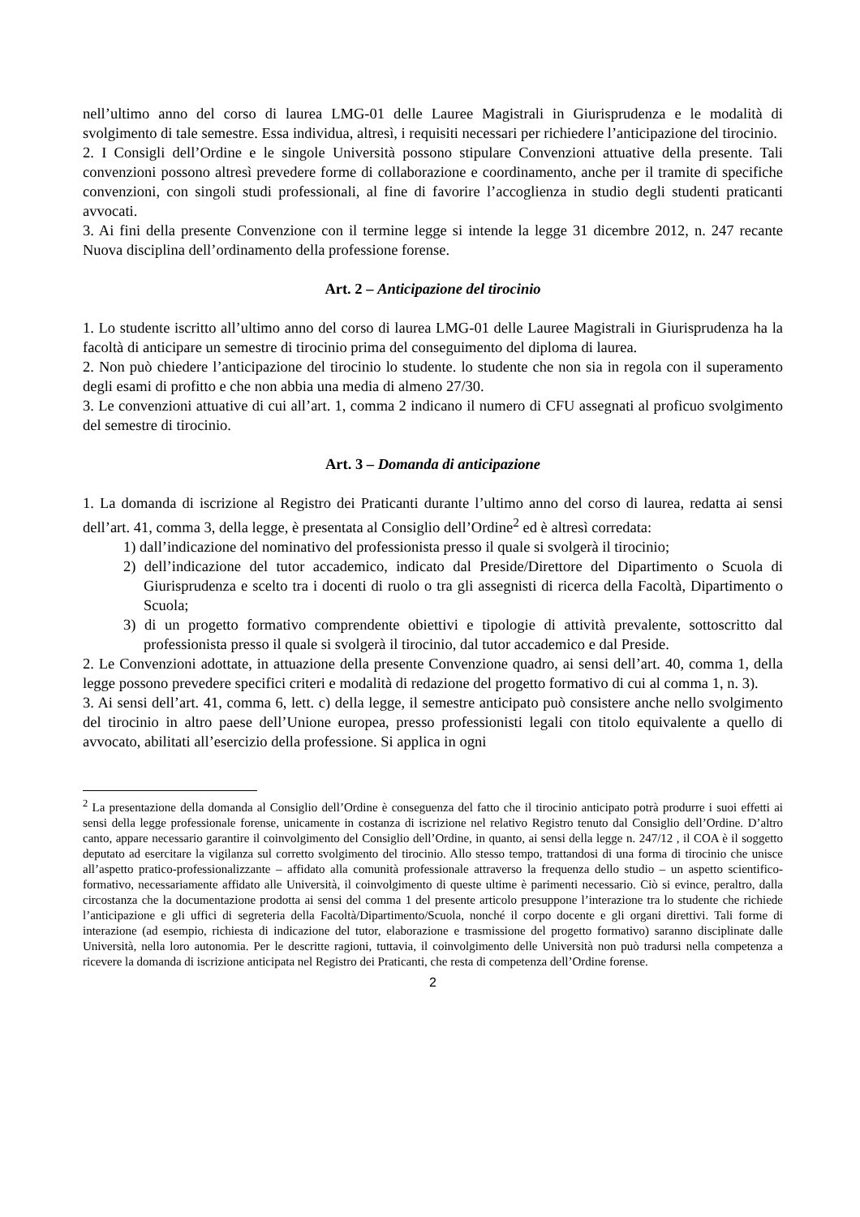nell’ultimo anno del corso di laurea LMG-01 delle Lauree Magistrali in Giurisprudenza e le modalità di svolgimento di tale semestre. Essa individua, altresì, i requisiti necessari per richiedere l’anticipazione del tirocinio.
2. I Consigli dell’Ordine e le singole Università possono stipulare Convenzioni attuative della presente. Tali convenzioni possono altresì prevedere forme di collaborazione e coordinamento, anche per il tramite di specifiche convenzioni, con singoli studi professionali, al fine di favorire l’accoglienza in studio degli studenti praticanti avvocati.
3. Ai fini della presente Convenzione con il termine legge si intende la legge 31 dicembre 2012, n. 247 recante Nuova disciplina dell’ordinamento della professione forense.
Art. 2 – Anticipazione del tirocinio
1. Lo studente iscritto all’ultimo anno del corso di laurea LMG-01 delle Lauree Magistrali in Giurisprudenza ha la facoltà di anticipare un semestre di tirocinio prima del conseguimento del diploma di laurea.
2. Non può chiedere l’anticipazione del tirocinio lo studente. lo studente che non sia in regola con il superamento degli esami di profitto e che non abbia una media di almeno 27/30.
3. Le convenzioni attuative di cui all’art. 1, comma 2 indicano il numero di CFU assegnati al proficuo svolgimento del semestre di tirocinio.
Art. 3 – Domanda di anticipazione
1. La domanda di iscrizione al Registro dei Praticanti durante l’ultimo anno del corso di laurea, redatta ai sensi dell’art. 41, comma 3, della legge, è presentata al Consiglio dell’Ordine<sup>2</sup> ed è altresì corredata:
1) dall’indicazione del nominativo del professionista presso il quale si svolgerà il tirocinio;
2) dell’indicazione del tutor accademico, indicato dal Preside/Direttore del Dipartimento o Scuola di Giurisprudenza e scelto tra i docenti di ruolo o tra gli assegnisti di ricerca della Facoltà, Dipartimento o Scuola;
3) di un progetto formativo comprendente obiettivi e tipologie di attività prevalente, sottoscritto dal professionista presso il quale si svolgerà il tirocinio, dal tutor accademico e dal Preside.
2. Le Convenzioni adottate, in attuazione della presente Convenzione quadro, ai sensi dell’art. 40, comma 1, della legge possono prevedere specifici criteri e modalità di redazione del progetto formativo di cui al comma 1, n. 3).
3. Ai sensi dell’art. 41, comma 6, lett. c) della legge, il semestre anticipato può consistere anche nello svolgimento del tirocinio in altro paese dell’Unione europea, presso professionisti legali con titolo equivalente a quello di avvocato, abilitati all’esercizio della professione. Si applica in ogni
<sup>2</sup> La presentazione della domanda al Consiglio dell’Ordine è conseguenza del fatto che il tirocinio anticipato potrà produrre i suoi effetti ai sensi della legge professionale forense, unicamente in costanza di iscrizione nel relativo Registro tenuto dal Consiglio dell’Ordine. D’altro canto, appare necessario garantire il coinvolgimento del Consiglio dell’Ordine, in quanto, ai sensi della legge n. 247/12 , il COA è il soggetto deputato ad esercitare la vigilanza sul corretto svolgimento del tirocinio. Allo stesso tempo, trattandosi di una forma di tirocinio che unisce all’aspetto pratico-professionalizzante – affidato alla comunità professionale attraverso la frequenza dello studio – un aspetto scientifico-formativo, necessariamente affidato alle Università, il coinvolgimento di queste ultime è parimenti necessario. Ciò si evince, peraltro, dalla circostanza che la documentazione prodotta ai sensi del comma 1 del presente articolo presuppone l’interazione tra lo studente che richiede l’anticipazione e gli uffici di segreteria della Facoltà/Dipartimento/Scuola, nonché il corpo docente e gli organi direttivi. Tali forme di interazione (ad esempio, richiesta di indicazione del tutor, elaborazione e trasmissione del progetto formativo) saranno disciplinate dalle Università, nella loro autonomia. Per le descritte ragioni, tuttavia, il coinvolgimento delle Università non può tradursi nella competenza a ricevere la domanda di iscrizione anticipata nel Registro dei Praticanti, che resta di competenza dell’Ordine forense.
2